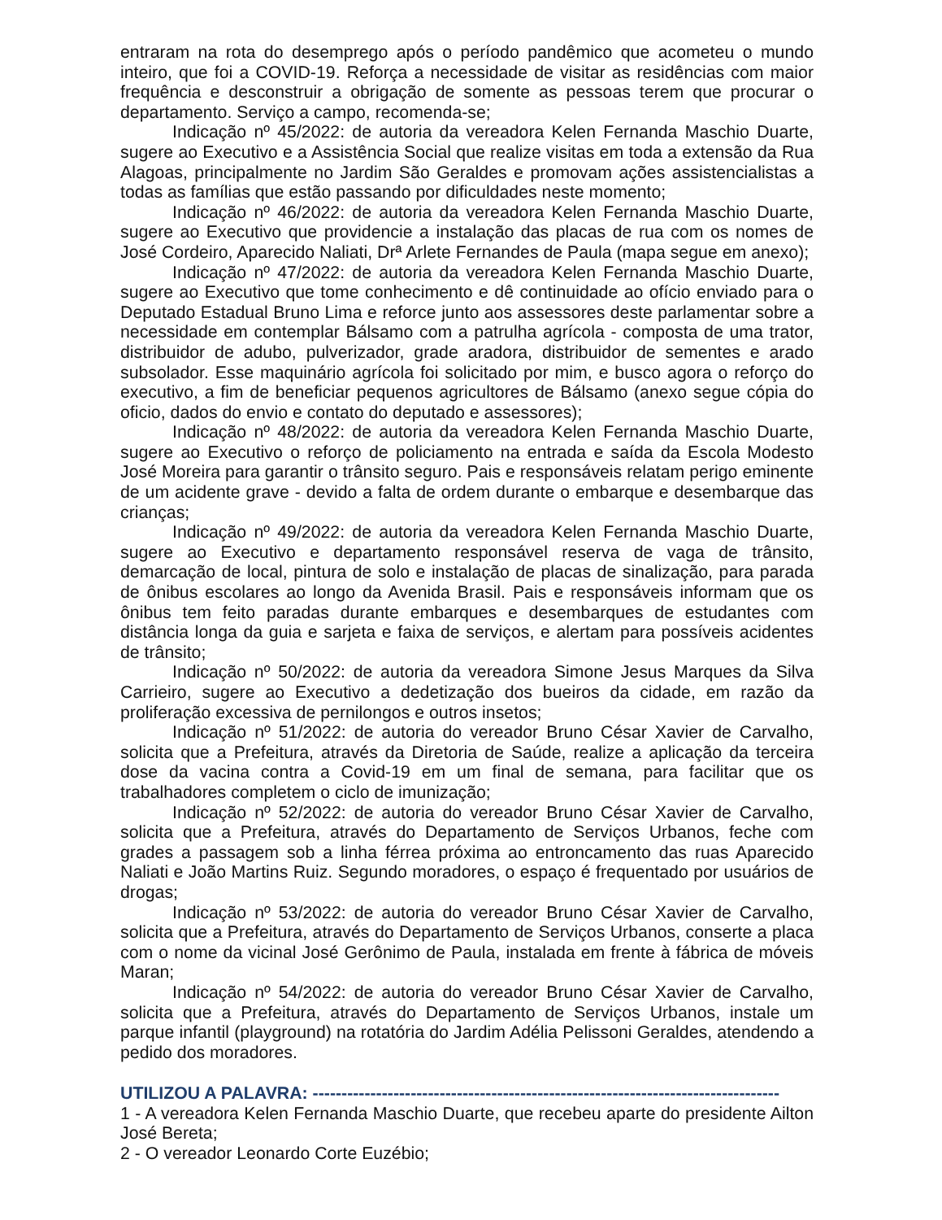entraram na rota do desemprego após o período pandêmico que acometeu o mundo inteiro, que foi a COVID-19. Reforça a necessidade de visitar as residências com maior frequência e desconstruir a obrigação de somente as pessoas terem que procurar o departamento. Serviço a campo, recomenda-se;
Indicação nº 45/2022: de autoria da vereadora Kelen Fernanda Maschio Duarte, sugere ao Executivo e a Assistência Social que realize visitas em toda a extensão da Rua Alagoas, principalmente no Jardim São Geraldes e promovam ações assistencialistas a todas as famílias que estão passando por dificuldades neste momento;
Indicação nº 46/2022: de autoria da vereadora Kelen Fernanda Maschio Duarte, sugere ao Executivo que providencie a instalação das placas de rua com os nomes de José Cordeiro, Aparecido Naliati, Drª Arlete Fernandes de Paula (mapa segue em anexo);
Indicação nº 47/2022: de autoria da vereadora Kelen Fernanda Maschio Duarte, sugere ao Executivo que tome conhecimento e dê continuidade ao ofício enviado para o Deputado Estadual Bruno Lima e reforce junto aos assessores deste parlamentar sobre a necessidade em contemplar Bálsamo com a patrulha agrícola - composta de uma trator, distribuidor de adubo, pulverizador, grade aradora, distribuidor de sementes e arado subsolador. Esse maquinário agrícola foi solicitado por mim, e busco agora o reforço do executivo, a fim de beneficiar pequenos agricultores de Bálsamo (anexo segue cópia do oficio, dados do envio e contato do deputado e assessores);
Indicação nº 48/2022: de autoria da vereadora Kelen Fernanda Maschio Duarte, sugere ao Executivo o reforço de policiamento na entrada e saída da Escola Modesto José Moreira para garantir o trânsito seguro. Pais e responsáveis relatam perigo eminente de um acidente grave - devido a falta de ordem durante o embarque e desembarque das crianças;
Indicação nº 49/2022: de autoria da vereadora Kelen Fernanda Maschio Duarte, sugere ao Executivo e departamento responsável reserva de vaga de trânsito, demarcação de local, pintura de solo e instalação de placas de sinalização, para parada de ônibus escolares ao longo da Avenida Brasil. Pais e responsáveis informam que os ônibus tem feito paradas durante embarques e desembarques de estudantes com distância longa da guia e sarjeta e faixa de serviços, e alertam para possíveis acidentes de trânsito;
Indicação nº 50/2022: de autoria da vereadora Simone Jesus Marques da Silva Carrieiro, sugere ao Executivo a dedetização dos bueiros da cidade, em razão da proliferação excessiva de pernilongos e outros insetos;
Indicação nº 51/2022: de autoria do vereador Bruno César Xavier de Carvalho, solicita que a Prefeitura, através da Diretoria de Saúde, realize a aplicação da terceira dose da vacina contra a Covid-19 em um final de semana, para facilitar que os trabalhadores completem o ciclo de imunização;
Indicação nº 52/2022: de autoria do vereador Bruno César Xavier de Carvalho, solicita que a Prefeitura, através do Departamento de Serviços Urbanos, feche com grades a passagem sob a linha férrea próxima ao entroncamento das ruas Aparecido Naliati e João Martins Ruiz. Segundo moradores, o espaço é frequentado por usuários de drogas;
Indicação nº 53/2022: de autoria do vereador Bruno César Xavier de Carvalho, solicita que a Prefeitura, através do Departamento de Serviços Urbanos, conserte a placa com o nome da vicinal José Gerônimo de Paula, instalada em frente à fábrica de móveis Maran;
Indicação nº 54/2022: de autoria do vereador Bruno César Xavier de Carvalho, solicita que a Prefeitura, através do Departamento de Serviços Urbanos, instale um parque infantil (playground) na rotatória do Jardim Adélia Pelissoni Geraldes, atendendo a pedido dos moradores.
UTILIZOU A PALAVRA: ---------------------------------------------------------------------------------
1 - A vereadora Kelen Fernanda Maschio Duarte, que recebeu aparte do presidente Ailton José Bereta;
2 - O vereador Leonardo Corte Euzébio;